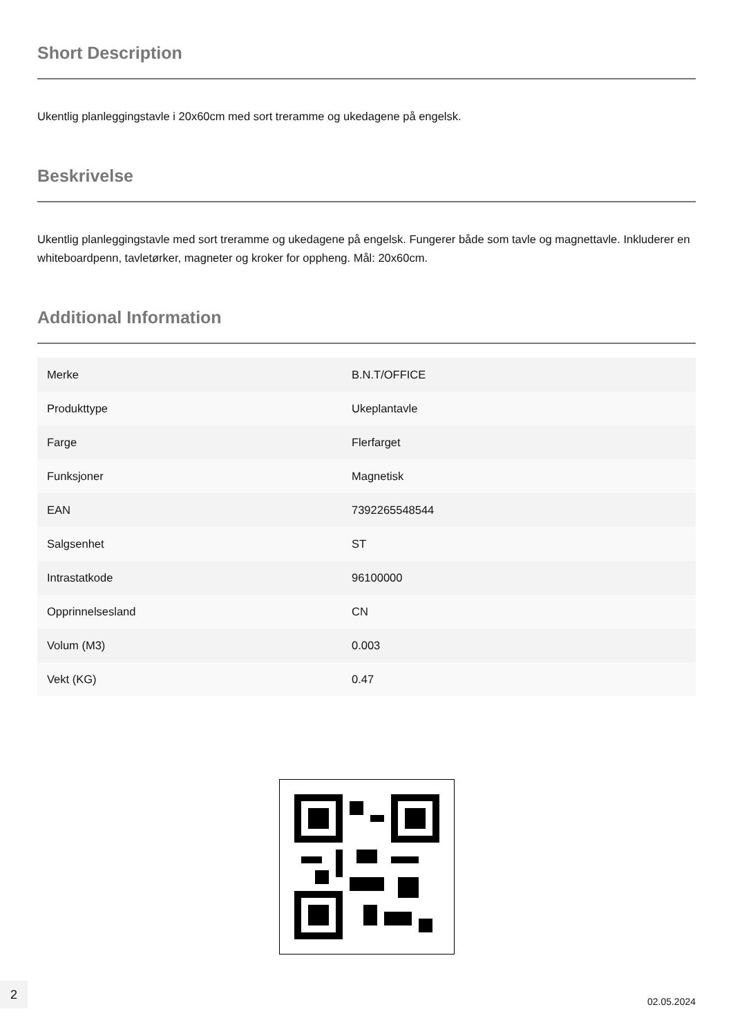Short Description
Ukentlig planleggingstavle i 20x60cm med sort treramme og ukedagene på engelsk.
Beskrivelse
Ukentlig planleggingstavle med sort treramme og ukedagene på engelsk. Fungerer både som tavle og magnettavle. Inkluderer en whiteboardpenn, tavletørker, magneter og kroker for oppheng. Mål: 20x60cm.
Additional Information
| Merke | B.N.T/OFFICE |
| Produkttype | Ukeplantavle |
| Farge | Flerfarget |
| Funksjoner | Magnetisk |
| EAN | 7392265548544 |
| Salgsenhet | ST |
| Intrastatkode | 96100000 |
| Opprinnelsesland | CN |
| Volum (M3) | 0.003 |
| Vekt (KG) | 0.47 |
2
02.05.2024